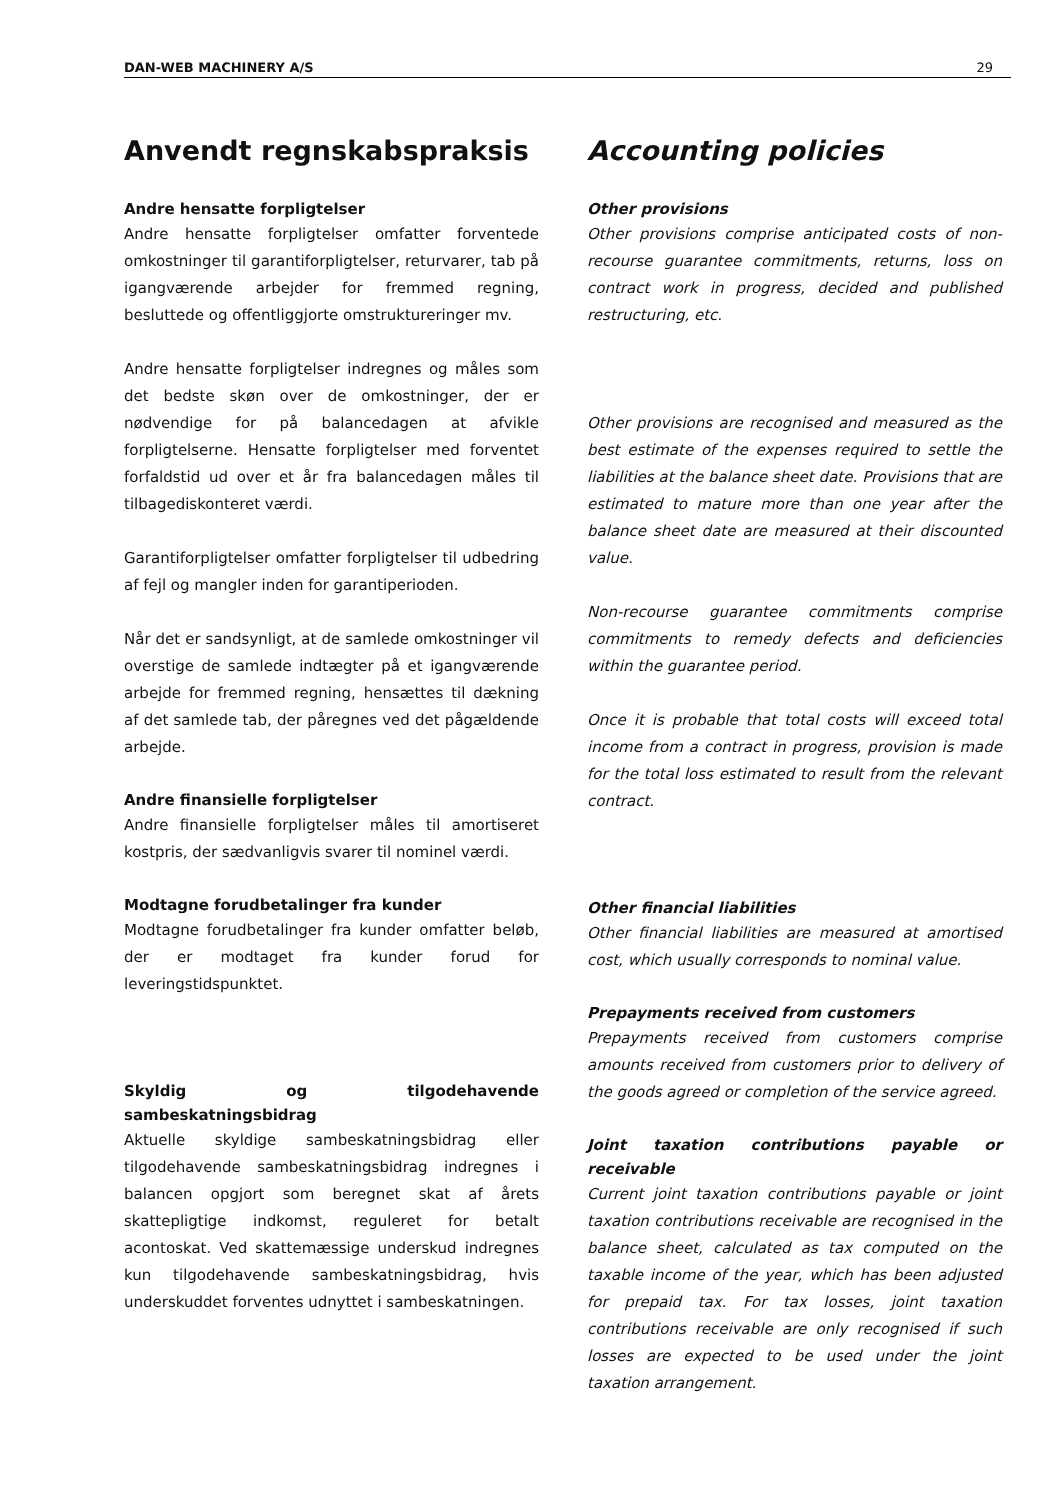DAN-WEB MACHINERY A/S 29
Anvendt regnskabspraksis
Andre hensatte forpligtelser
Andre hensatte forpligtelser omfatter forventede omkostninger til garantiforpligtelser, returvarer, tab på igangværende arbejder for fremmed regning, besluttede og offentliggjorte omstruktureringer mv.
Andre hensatte forpligtelser indregnes og måles som det bedste skøn over de omkostninger, der er nødvendige for på balancedagen at afvikle forpligtelserne. Hensatte forpligtelser med forventet forfaldstid ud over et år fra balancedagen måles til tilbagediskonteret værdi.
Garantiforpligtelser omfatter forpligtelser til udbedring af fejl og mangler inden for garantiperioden.
Når det er sandsynligt, at de samlede omkostninger vil overstige de samlede indtægter på et igangværende arbejde for fremmed regning, hensættes til dækning af det samlede tab, der påregnes ved det pågældende arbejde.
Andre finansielle forpligtelser
Andre finansielle forpligtelser måles til amortiseret kostpris, der sædvanligvis svarer til nominel værdi.
Modtagne forudbetalinger fra kunder
Modtagne forudbetalinger fra kunder omfatter beløb, der er modtaget fra kunder forud for leveringstidspunktet.
Skyldig og tilgodehavende sambeskatningsbidrag
Aktuelle skyldige sambeskatningsbidrag eller tilgodehavende sambeskatningsbidrag indregnes i balancen opgjort som beregnet skat af årets skattepligtige indkomst, reguleret for betalt acontoskat. Ved skattemæssige underskud indregnes kun tilgodehavende sambeskatningsbidrag, hvis underskuddet forventes udnyttet i sambeskatningen.
Accounting policies
Other provisions
Other provisions comprise anticipated costs of non-recourse guarantee commitments, returns, loss on contract work in progress, decided and published restructuring, etc.
Other provisions are recognised and measured as the best estimate of the expenses required to settle the liabilities at the balance sheet date. Provisions that are estimated to mature more than one year after the balance sheet date are measured at their discounted value.
Non-recourse guarantee commitments comprise commitments to remedy defects and deficiencies within the guarantee period.
Once it is probable that total costs will exceed total income from a contract in progress, provision is made for the total loss estimated to result from the relevant contract.
Other financial liabilities
Other financial liabilities are measured at amortised cost, which usually corresponds to nominal value.
Prepayments received from customers
Prepayments received from customers comprise amounts received from customers prior to delivery of the goods agreed or completion of the service agreed.
Joint taxation contributions payable or receivable
Current joint taxation contributions payable or joint taxation contributions receivable are recognised in the balance sheet, calculated as tax computed on the taxable income of the year, which has been adjusted for prepaid tax. For tax losses, joint taxation contributions receivable are only recognised if such losses are expected to be used under the joint taxation arrangement.